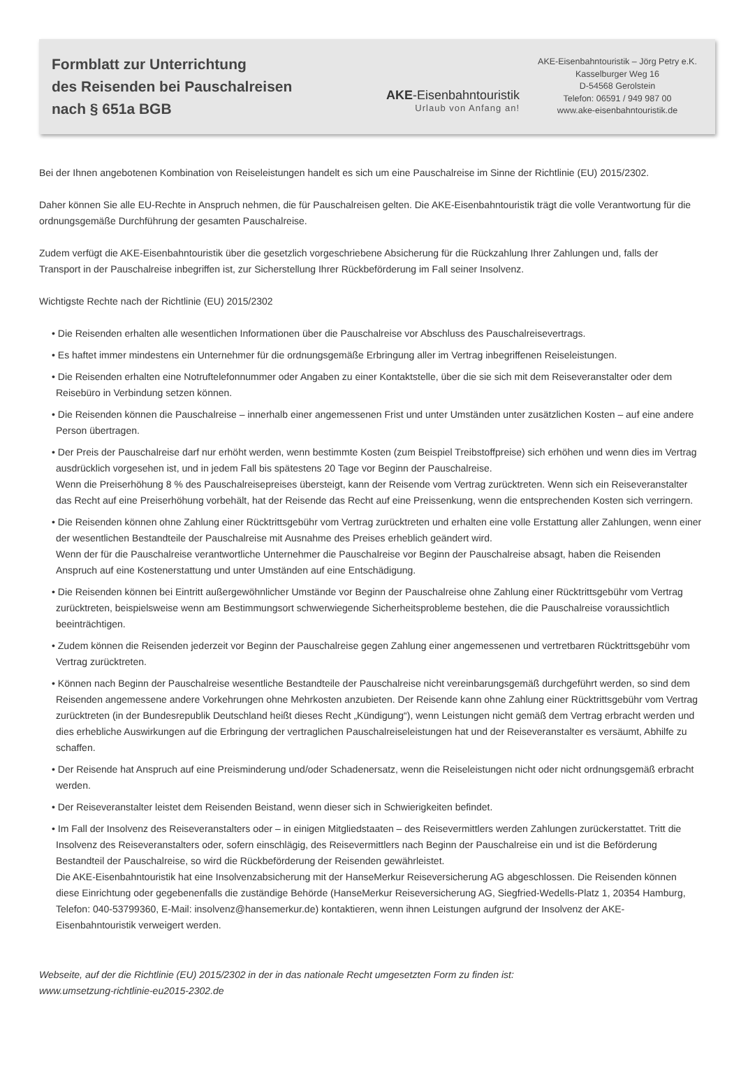Formblatt zur Unterrichtung
des Reisenden bei Pauschalreisen
nach § 651a BGB
AKE-Eisenbahntouristik
Urlaub von Anfang an!
AKE-Eisenbahntouristik – Jörg Petry e.K.
Kasselburger Weg 16
D-54568 Gerolstein
Telefon: 06591 / 949 987 00
www.ake-eisenbahntouristik.de
Bei der Ihnen angebotenen Kombination von Reiseleistungen handelt es sich um eine Pauschalreise im Sinne der Richtlinie (EU) 2015/2302.
Daher können Sie alle EU-Rechte in Anspruch nehmen, die für Pauschalreisen gelten. Die AKE-Eisenbahntouristik trägt die volle Verantwortung für die ordnungsgemäße Durchführung der gesamten Pauschalreise.
Zudem verfügt die AKE-Eisenbahntouristik über die gesetzlich vorgeschriebene Absicherung für die Rückzahlung Ihrer Zahlungen und, falls der Transport in der Pauschalreise inbegriffen ist, zur Sicherstellung Ihrer Rückbeförderung im Fall seiner Insolvenz.
Wichtigste Rechte nach der Richtlinie (EU) 2015/2302
• Die Reisenden erhalten alle wesentlichen Informationen über die Pauschalreise vor Abschluss des Pauschalreisevertrags.
• Es haftet immer mindestens ein Unternehmer für die ordnungsgemäße Erbringung aller im Vertrag inbegriffenen Reiseleistungen.
• Die Reisenden erhalten eine Notruftelefonnummer oder Angaben zu einer Kontaktstelle, über die sie sich mit dem Reiseveranstalter oder dem Reisebüro in Verbindung setzen können.
• Die Reisenden können die Pauschalreise – innerhalb einer angemessenen Frist und unter Umständen unter zusätzlichen Kosten – auf eine andere Person übertragen.
• Der Preis der Pauschalreise darf nur erhöht werden, wenn bestimmte Kosten (zum Beispiel Treibstoffpreise) sich erhöhen und wenn dies im Vertrag ausdrücklich vorgesehen ist, und in jedem Fall bis spätestens 20 Tage vor Beginn der Pauschalreise.
Wenn die Preiserhöhung 8 % des Pauschalreisepreises übersteigt, kann der Reisende vom Vertrag zurücktreten. Wenn sich ein Reiseveranstalter das Recht auf eine Preiserhöhung vorbehält, hat der Reisende das Recht auf eine Preissenkung, wenn die entsprechenden Kosten sich verringern.
• Die Reisenden können ohne Zahlung einer Rücktrittsgebühr vom Vertrag zurücktreten und erhalten eine volle Erstattung aller Zahlungen, wenn einer der wesentlichen Bestandteile der Pauschalreise mit Ausnahme des Preises erheblich geändert wird.
Wenn der für die Pauschalreise verantwortliche Unternehmer die Pauschalreise vor Beginn der Pauschalreise absagt, haben die Reisenden Anspruch auf eine Kostenerstattung und unter Umständen auf eine Entschädigung.
• Die Reisenden können bei Eintritt außergewöhnlicher Umstände vor Beginn der Pauschalreise ohne Zahlung einer Rücktrittsgebühr vom Vertrag zurücktreten, beispielsweise wenn am Bestimmungsort schwerwiegende Sicherheitsprobleme bestehen, die die Pauschalreise voraussichtlich beeinträchtigen.
• Zudem können die Reisenden jederzeit vor Beginn der Pauschalreise gegen Zahlung einer angemessenen und vertretbaren Rücktrittsgebühr vom Vertrag zurücktreten.
• Können nach Beginn der Pauschalreise wesentliche Bestandteile der Pauschalreise nicht vereinbarungsgemäß durchgeführt werden, so sind dem Reisenden angemessene andere Vorkehrungen ohne Mehrkosten anzubieten. Der Reisende kann ohne Zahlung einer Rücktrittsgebühr vom Vertrag zurücktreten (in der Bundesrepublik Deutschland heißt dieses Recht „Kündigung“), wenn Leistungen nicht gemäß dem Vertrag erbracht werden und dies erhebliche Auswirkungen auf die Erbringung der vertraglichen Pauschalreiseleistungen hat und der Reiseveranstalter es versäumt, Abhilfe zu schaffen.
• Der Reisende hat Anspruch auf eine Preisminderung und/oder Schadenersatz, wenn die Reiseleistungen nicht oder nicht ordnungsgemäß erbracht werden.
• Der Reiseveranstalter leistet dem Reisenden Beistand, wenn dieser sich in Schwierigkeiten befindet.
• Im Fall der Insolvenz des Reiseveranstalters oder – in einigen Mitgliedstaaten – des Reisevermittlers werden Zahlungen zurückerstattet. Tritt die Insolvenz des Reiseveranstalters oder, sofern einschlägig, des Reisevermittlers nach Beginn der Pauschalreise ein und ist die Beförderung Bestandteil der Pauschalreise, so wird die Rückbeförderung der Reisenden gewährleistet.
Die AKE-Eisenbahntouristik hat eine Insolvenzabsicherung mit der HanseMerkur Reiseversicherung AG abgeschlossen. Die Reisenden können diese Einrichtung oder gegebenenfalls die zuständige Behörde (HanseMerkur Reiseversicherung AG, Siegfried-Wedells-Platz 1, 20354 Hamburg, Telefon: 040-53799360, E-Mail: insolvenz@hansemerkur.de) kontaktieren, wenn ihnen Leistungen aufgrund der Insolvenz der AKE-Eisenbahntouristik verweigert werden.
Webseite, auf der die Richtlinie (EU) 2015/2302 in der in das nationale Recht umgesetzten Form zu finden ist:
www.umsetzung-richtlinie-eu2015-2302.de